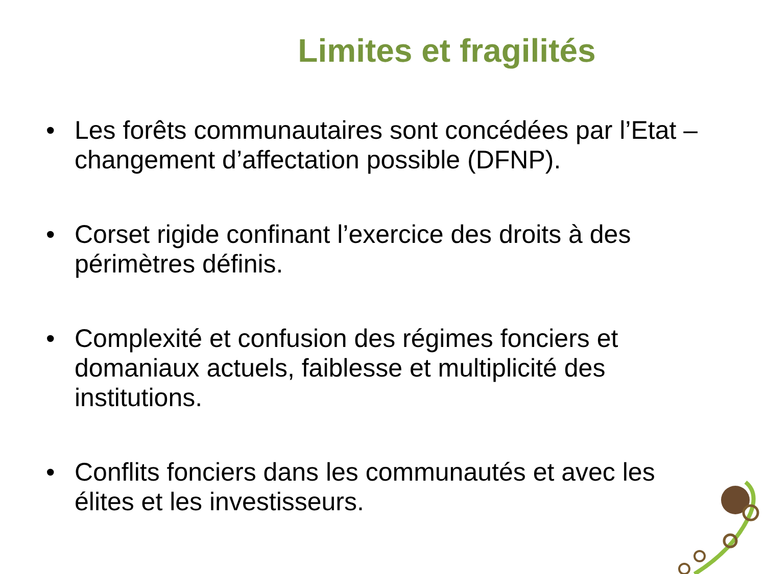Limites et fragilités
• Les forêts communautaires sont concédées par l’Etat – changement d’affectation possible (DFNP).
• Corset rigide confinant l’exercice des droits à des périmètres définis.
• Complexité et confusion des régimes fonciers et domaniaux actuels, faiblesse et multiplicité des institutions.
• Conflits fonciers dans les communautés et avec les élites et les investisseurs.